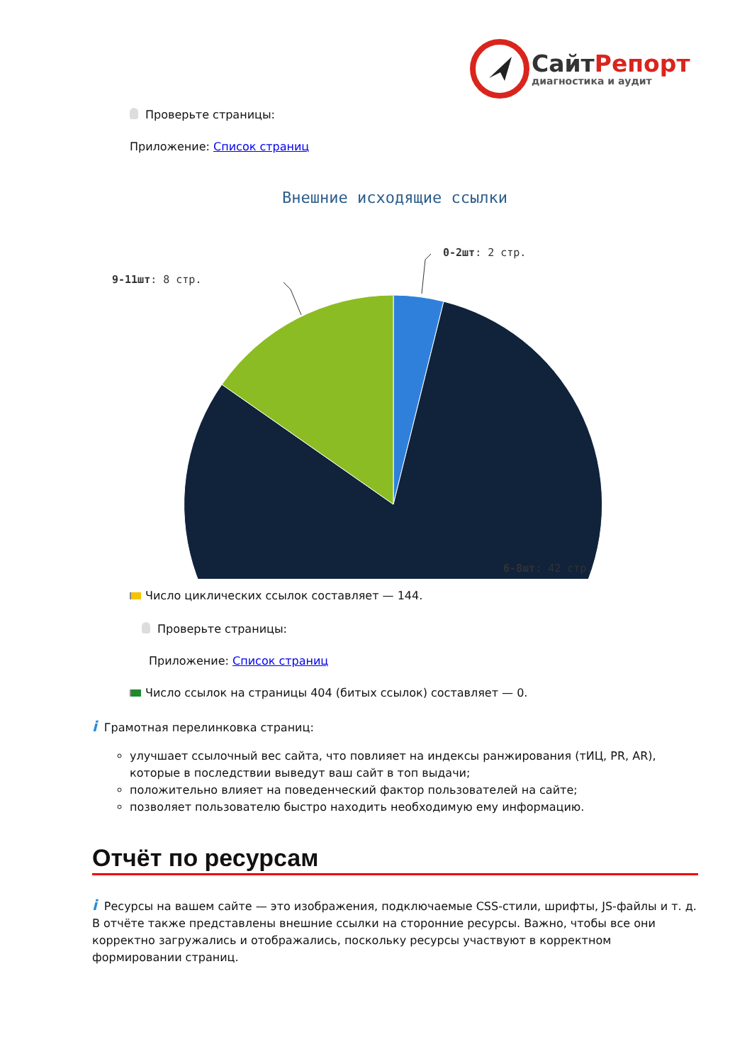СайтРепорт
диагностика и аудит
Проверьте страницы:
Приложение: Список страниц
Внешние исходящие ссылки
0-2шт: 2 стр.
9-11шт: 8 стр.
6-8шт: 42 стр.
Число циклических ссылок составляет — 144.
Проверьте страницы:
Приложение: Список страниц
Число ссылок на страницы 404 (битых ссылок) составляет — 0.
i Грамотная перелинковка страниц:
улучшает ссылочный вес сайта, что повлияет на индексы ранжирования (тИЦ, PR, AR), которые в последствии выведут ваш сайт в топ выдачи;
положительно влияет на поведенческий фактор пользователей на сайте;
позволяет пользователю быстро находить необходимую ему информацию.
Отчёт по ресурсам
i Ресурсы на вашем сайте — это изображения, подключаемые CSS-стили, шрифты, JS-файлы и т. д. В отчёте также представлены внешние ссылки на сторонние ресурсы. Важно, чтобы все они корректно загружались и отображались, поскольку ресурсы участвуют в корректном формировании страниц.